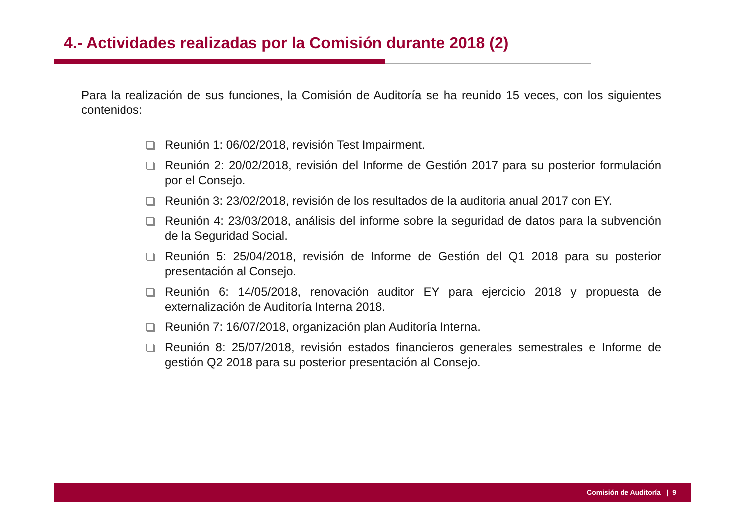4.- Actividades realizadas por la Comisión durante 2018 (2)
Para la realización de sus funciones, la Comisión de Auditoría se ha reunido 15 veces, con los siguientes contenidos:
Reunión 1: 06/02/2018, revisión Test Impairment.
Reunión 2: 20/02/2018, revisión del Informe de Gestión 2017 para su posterior formulación por el Consejo.
Reunión 3: 23/02/2018, revisión de los resultados de la auditoria anual 2017 con EY.
Reunión 4: 23/03/2018, análisis del informe sobre la seguridad de datos para la subvención de la Seguridad Social.
Reunión 5: 25/04/2018, revisión de Informe de Gestión del Q1 2018 para su posterior presentación al Consejo.
Reunión 6: 14/05/2018, renovación auditor EY para ejercicio 2018 y propuesta de externalización de Auditoría Interna 2018.
Reunión 7: 16/07/2018, organización plan Auditoría Interna.
Reunión 8: 25/07/2018, revisión estados financieros generales semestrales e Informe de gestión Q2 2018 para su posterior presentación al Consejo.
Comisión de Auditoría | 9